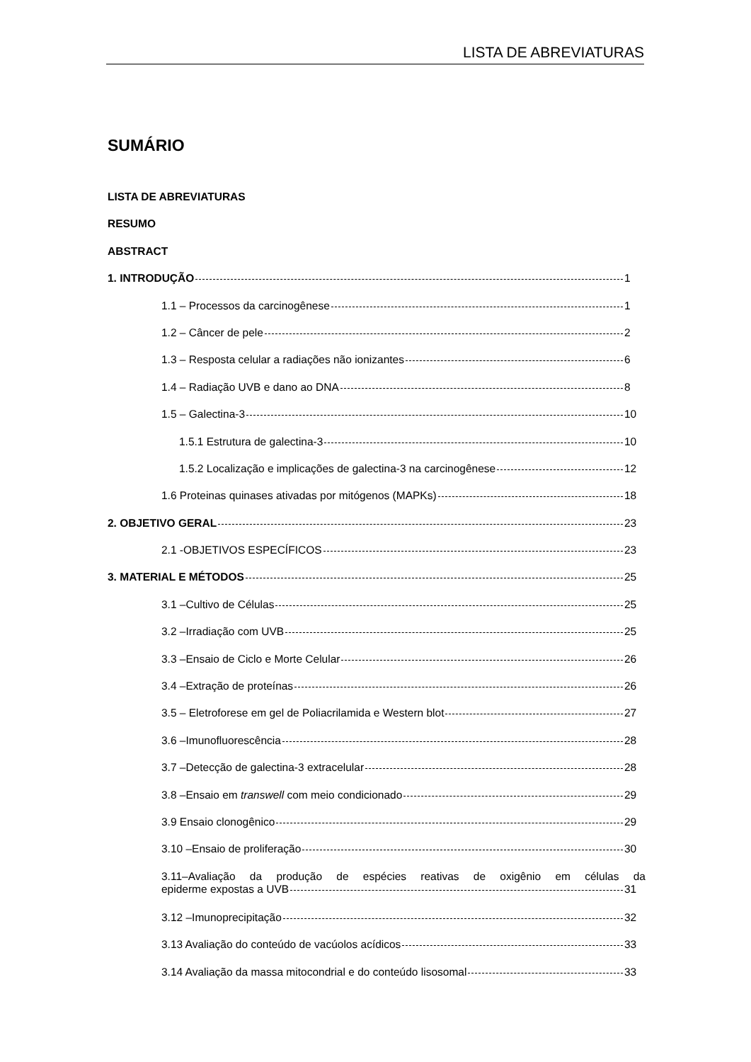LISTA DE ABREVIATURAS
SUMÁRIO
LISTA DE ABREVIATURAS
RESUMO
ABSTRACT
1. INTRODUÇÃO 1
1.1 – Processos da carcinogênese 1
1.2 – Câncer de pele 2
1.3 – Resposta celular a radiações não ionizantes 6
1.4 – Radiação UVB e dano ao DNA 8
1.5 – Galectina-3 10
1.5.1 Estrutura de galectina-3 10
1.5.2 Localização e implicações de galectina-3 na carcinogênese 12
1.6 Proteinas quinases ativadas por mitógenos (MAPKs) 18
2. OBJETIVO GERAL 23
2.1 -OBJETIVOS ESPECÍFICOS 23
3. MATERIAL E MÉTODOS 25
3.1 –Cultivo de Células 25
3.2 –Irradiação com UVB 25
3.3 –Ensaio de Ciclo e Morte Celular 26
3.4 –Extração de proteínas 26
3.5 – Eletroforese em gel de Poliacrilamida e Western blot 27
3.6 –Imunofluorescência 28
3.7 –Detecção de galectina-3 extracelular 28
3.8 –Ensaio em transwell com meio condicionado 29
3.9 Ensaio clonogênico 29
3.10 –Ensaio de proliferação 30
3.11–Avaliação da produção de espécies reativas de oxigênio em células da
epiderme expostas a UVB 31
3.12 –Imunoprecipitação 32
3.13 Avaliação do conteúdo de vacúolos acídicos 33
3.14 Avaliação da massa mitocondrial e do conteúdo lisosomal 33